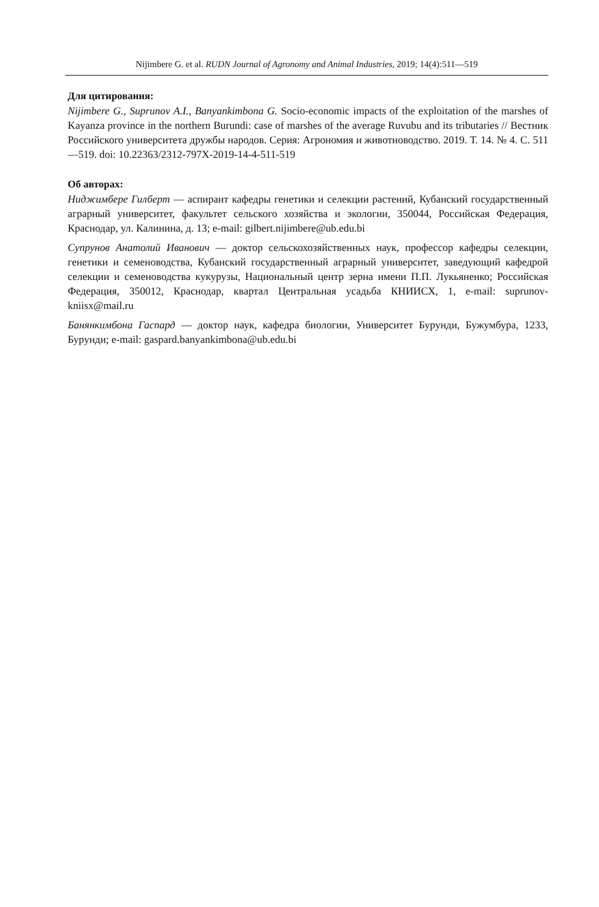Nijimbere G. et al. RUDN Journal of Agronomy and Animal Industries, 2019; 14(4):511—519
Для цитирования:
Nijimbere G., Suprunov A.I., Banyankimbona G. Socio-economic impacts of the exploitation of the marshes of Kayanza province in the northern Burundi: case of marshes of the average Ruvubu and its tributaries // Вестник Российского университета дружбы народов. Серия: Агрономия и животноводство. 2019. Т. 14. № 4. С. 511—519. doi: 10.22363/2312-797X-2019-14-4-511-519
Об авторах:
Ниджимбере Гилберт — аспирант кафедры генетики и селекции растений, Кубанский государственный аграрный университет, факультет сельского хозяйства и экологии, 350044, Российская Федерация, Краснодар, ул. Калинина, д. 13; e-mail: gilbert.nijimbere@ub.edu.bi
Супрунов Анатолий Иванович — доктор сельскохозяйственных наук, профессор кафедры селекции, генетики и семеноводства, Кубанский государственный аграрный университет, заведующий кафедрой селекции и семеноводства кукурузы, Национальный центр зерна имени П.П. Лукьяненко; Российская Федерация, 350012, Краснодар, квартал Центральная усадьба КНИИСХ, 1, e-mail: suprunov-kniisx@mail.ru
Банянкимбона Гаспард — доктор наук, кафедра биологии, Университет Бурунди, Бужумбура, 1233, Бурунди; e-mail: gaspard.banyankimbona@ub.edu.bi